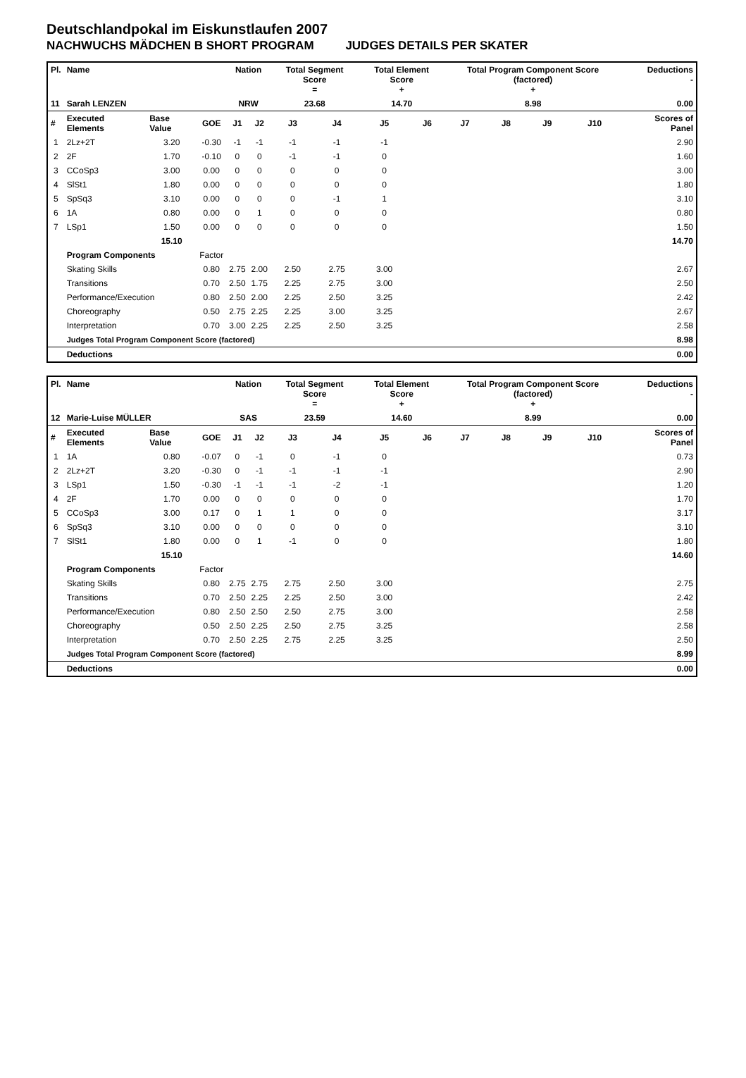Deutschlandpokal im Eiskunstlaufen 2007
NACHWUCHS MÄDCHEN B SHORT PROGRAM JUDGES DETAILS PER SKATER
| Pl. | Name | | | Nation | | Total Segment Score = | | Total Element Score + | | Total Program Component Score (factored) + | | | | Deductions - | |
| --- | --- | --- | --- | --- | --- | --- | --- | --- | --- | --- | --- | --- | --- | --- | --- |
| 11 | Sarah LENZEN | | | NRW | | 23.68 | | 14.70 | | 8.98 | | | | 0.00 | |
| # | Executed Elements | Base Value | GOE | J1 | J2 | J3 | J4 | J5 | J6 | J7 | J8 | J9 | J10 | | Scores of Panel |
| 1 | 2Lz+2T | 3.20 | -0.30 | -1 | -1 | -1 | -1 | -1 | | | | | | | 2.90 |
| 2 | 2F | 1.70 | -0.10 | 0 | 0 | -1 | -1 | 0 | | | | | | | 1.60 |
| 3 | CCoSp3 | 3.00 | 0.00 | 0 | 0 | 0 | 0 | 0 | | | | | | | 3.00 |
| 4 | SlSt1 | 1.80 | 0.00 | 0 | 0 | 0 | 0 | 0 | | | | | | | 1.80 |
| 5 | SpSq3 | 3.10 | 0.00 | 0 | 0 | 0 | -1 | 1 | | | | | | | 3.10 |
| 6 | 1A | 0.80 | 0.00 | 0 | 1 | 0 | 0 | 0 | | | | | | | 0.80 |
| 7 | LSp1 | 1.50 | 0.00 | 0 | 0 | 0 | 0 | 0 | | | | | | | 1.50 |
| | | 15.10 | | | | | | | | | | | | | 14.70 |
| | Program Components | | Factor | | | | | | | | | | | | |
| | Skating Skills | | 0.80 | 2.75 | 2.00 | 2.50 | 2.75 | 3.00 | | | | | | | 2.67 |
| | Transitions | | 0.70 | 2.50 | 1.75 | 2.25 | 2.75 | 3.00 | | | | | | | 2.50 |
| | Performance/Execution | | 0.80 | 2.50 | 2.00 | 2.25 | 2.50 | 3.25 | | | | | | | 2.42 |
| | Choreography | | 0.50 | 2.75 | 2.25 | 2.25 | 3.00 | 3.25 | | | | | | | 2.67 |
| | Interpretation | | 0.70 | 3.00 | 2.25 | 2.25 | 2.50 | 3.25 | | | | | | | 2.58 |
| | Judges Total Program Component Score (factored) | | | | | | | | | | | | | | 8.98 |
| | Deductions | | | | | | | | | | | | | | 0.00 |
| Pl. | Name | | | Nation | | Total Segment Score = | | Total Element Score + | | Total Program Component Score (factored) + | | | | Deductions - | |
| --- | --- | --- | --- | --- | --- | --- | --- | --- | --- | --- | --- | --- | --- | --- | --- |
| 12 | Marie-Luise MÜLLER | | | SAS | | 23.59 | | 14.60 | | 8.99 | | | | 0.00 | |
| # | Executed Elements | Base Value | GOE | J1 | J2 | J3 | J4 | J5 | J6 | J7 | J8 | J9 | J10 | | Scores of Panel |
| 1 | 1A | 0.80 | -0.07 | 0 | -1 | 0 | -1 | 0 | | | | | | | 0.73 |
| 2 | 2Lz+2T | 3.20 | -0.30 | 0 | -1 | -1 | -1 | -1 | | | | | | | 2.90 |
| 3 | LSp1 | 1.50 | -0.30 | -1 | -1 | -1 | -2 | -1 | | | | | | | 1.20 |
| 4 | 2F | 1.70 | 0.00 | 0 | 0 | 0 | 0 | 0 | | | | | | | 1.70 |
| 5 | CCoSp3 | 3.00 | 0.17 | 0 | 1 | 1 | 0 | 0 | | | | | | | 3.17 |
| 6 | SpSq3 | 3.10 | 0.00 | 0 | 0 | 0 | 0 | 0 | | | | | | | 3.10 |
| 7 | SlSt1 | 1.80 | 0.00 | 0 | 1 | -1 | 0 | 0 | | | | | | | 1.80 |
| | | 15.10 | | | | | | | | | | | | | 14.60 |
| | Program Components | | Factor | | | | | | | | | | | | |
| | Skating Skills | | 0.80 | 2.75 | 2.75 | 2.75 | 2.50 | 3.00 | | | | | | | 2.75 |
| | Transitions | | 0.70 | 2.50 | 2.25 | 2.25 | 2.50 | 3.00 | | | | | | | 2.42 |
| | Performance/Execution | | 0.80 | 2.50 | 2.50 | 2.50 | 2.75 | 3.00 | | | | | | | 2.58 |
| | Choreography | | 0.50 | 2.50 | 2.25 | 2.50 | 2.75 | 3.25 | | | | | | | 2.58 |
| | Interpretation | | 0.70 | 2.50 | 2.25 | 2.75 | 2.25 | 3.25 | | | | | | | 2.50 |
| | Judges Total Program Component Score (factored) | | | | | | | | | | | | | | 8.99 |
| | Deductions | | | | | | | | | | | | | | 0.00 |